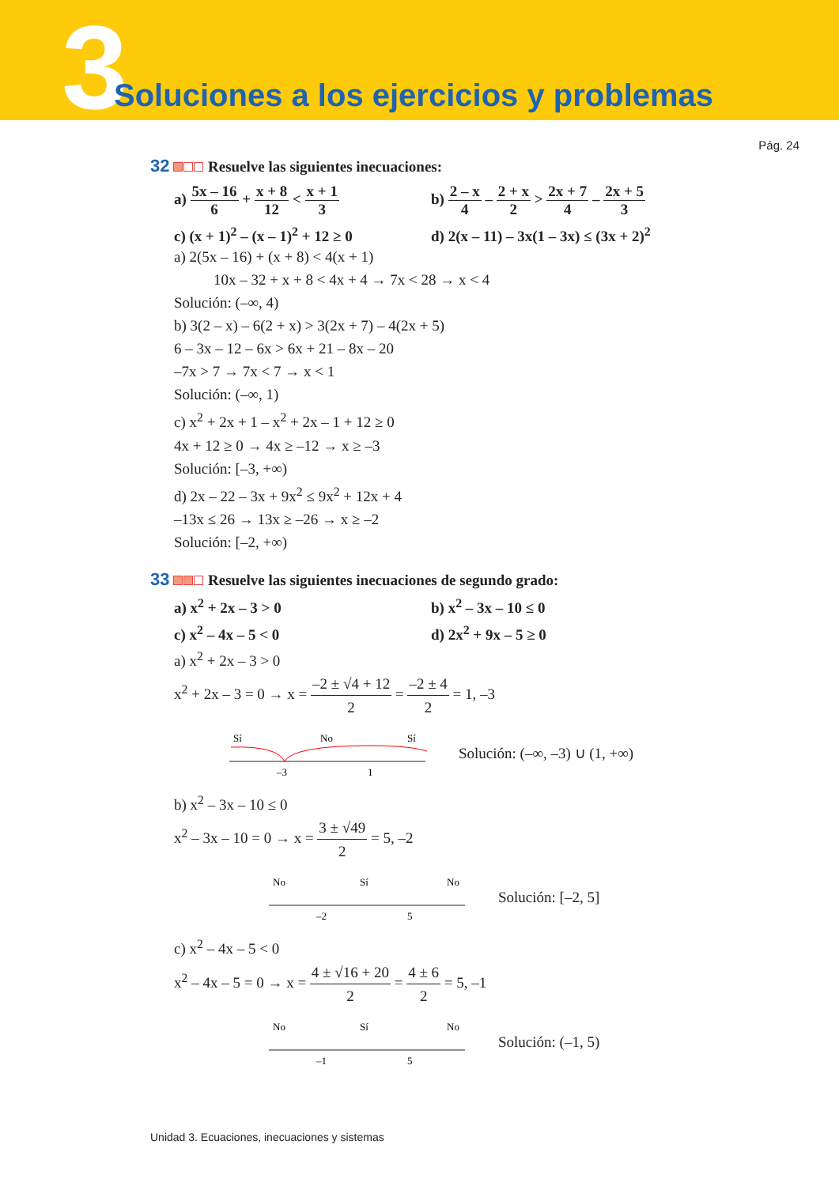3
Soluciones a los ejercicios y problemas
Pág. 24
32 Resuelve las siguientes inecuaciones:
a) 5x – 16 6 + x + 8 12 < x + 1 3
b) 2 – x 4 – 2 + x 2 > 2x + 7 4 – 2x + 5 3
c) (x + 1)<sup>2</sup> – (x – 1)<sup>2</sup> + 12 ≥ 0
d) 2(x – 11) – 3x(1 – 3x) ≤ (3x + 2)<sup>2</sup>
a) 2(5x – 16) + (x + 8) < 4(x + 1)
10x – 32 + x + 8 < 4x + 4 → 7x < 28 → x < 4
Solución: (–∞, 4)
b) 3(2 – x) – 6(2 + x) > 3(2x + 7) – 4(2x + 5)
6 – 3x – 12 – 6x > 6x + 21 – 8x – 20
–7x > 7 → 7x < 7 → x < 1
Solución: (–∞, 1)
c) x<sup>2</sup> + 2x + 1 – x<sup>2</sup> + 2x – 1 + 12 ≥ 0
4x + 12 ≥ 0 → 4x ≥ –12 → x ≥ –3
Solución: [–3, +∞)
d) 2x – 22 – 3x + 9x<sup>2</sup> ≤ 9x<sup>2</sup> + 12x + 4
–13x ≤ 26 → 13x ≥ –26 → x ≥ –2
Solución: [–2, +∞)
33 Resuelve las siguientes inecuaciones de segundo grado:
a) x<sup>2</sup> + 2x – 3 > 0 b) x<sup>2</sup> – 3x – 10 ≤ 0
c) x<sup>2</sup> – 4x – 5 < 0 d) 2x<sup>2</sup> + 9x – 5 ≥ 0
a) x<sup>2</sup> + 2x – 3 > 0
x<sup>2</sup> + 2x – 3 = 0 → x = –2 ± √4 + 12 2 = –2 ± 4 2 = 1, –3
Sí
No
Sí
–3
1
Solución: (–∞, –3) ∪ (1, +∞)
b) x<sup>2</sup> – 3x – 10 ≤ 0
x<sup>2</sup> – 3x – 10 = 0 → x = 3 ± √49 2 = 5, –2
No
Sí
No
–2
5
Solución: [–2, 5]
c) x<sup>2</sup> – 4x – 5 < 0
x<sup>2</sup> – 4x – 5 = 0 → x = 4 ± √16 + 20 2 = 4 ± 6 2 = 5, –1
No
Sí
No
–1
5
Solución: (–1, 5)
Unidad 3. Ecuaciones, inecuaciones y sistemas